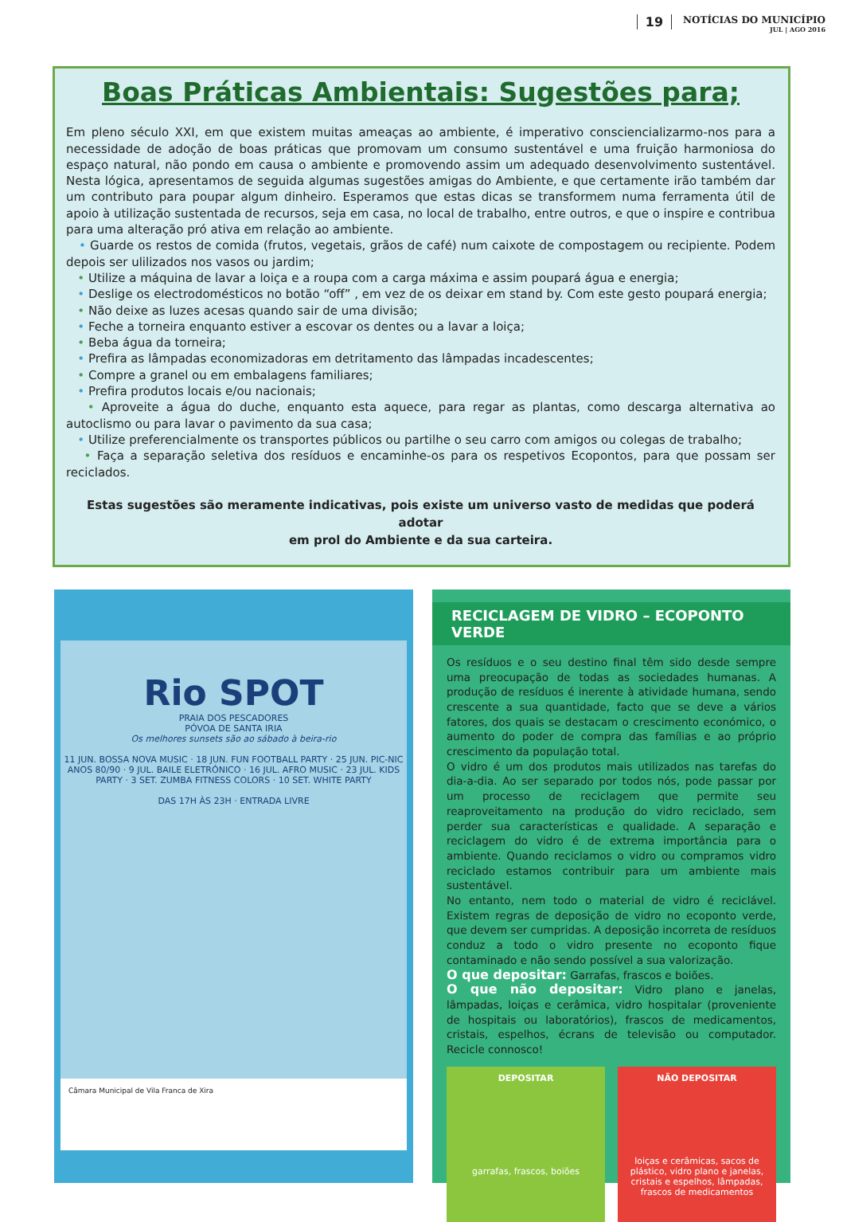19
NOTÍCIAS DO MUNICÍPIO
JUL | AGO 2016
Boas Práticas Ambientais: Sugestões para;
Em pleno século XXI, em que existem muitas ameaças ao ambiente, é imperativo consciencializarmo-nos para a necessidade de adoção de boas práticas que promovam um consumo sustentável e uma fruição harmoniosa do espaço natural, não pondo em causa o ambiente e promovendo assim um adequado desenvolvimento sustentável. Nesta lógica, apresentamos de seguida algumas sugestões amigas do Ambiente, e que certamente irão também dar um contributo para poupar algum dinheiro. Esperamos que estas dicas se transformem numa ferramenta útil de apoio à utilização sustentada de recursos, seja em casa, no local de trabalho, entre outros, e que o inspire e contribua para uma alteração pró ativa em relação ao ambiente.
• Guarde os restos de comida (frutos, vegetais, grãos de café) num caixote de compostagem ou recipiente. Podem depois ser ulilizados nos vasos ou jardim;
• Utilize a máquina de lavar a loiça e a roupa com a carga máxima e assim poupará água e energia;
• Deslige os electrodomésticos no botão “off” , em vez de os deixar em stand by. Com este gesto poupará energia;
• Não deixe as luzes acesas quando sair de uma divisão;
• Feche a torneira enquanto estiver a escovar os dentes ou a lavar a loiça;
• Beba água da torneira;
• Prefira as lâmpadas economizadoras em detritamento das lâmpadas incadescentes;
• Compre a granel ou em embalagens familiares;
• Prefira produtos locais e/ou nacionais;
• Aproveite a água do duche, enquanto esta aquece, para regar as plantas, como descarga alternativa ao autoclismo ou para lavar o pavimento da sua casa;
• Utilize preferencialmente os transportes públicos ou partilhe o seu carro com amigos ou colegas de trabalho;
• Faça a separação seletiva dos resíduos e encaminhe-os para os respetivos Ecopontos, para que possam ser reciclados.
Estas sugestões são meramente indicativas, pois existe um universo vasto de medidas que poderá adotar
em prol do Ambiente e da sua carteira.
Rio SPOT
PRAIA DOS PESCADORES
PÓVOA DE SANTA IRIA
Os melhores sunsets são ao sábado à beira-rio
11 JUN. BOSSA NOVA MUSIC · 18 JUN. FUN FOOTBALL PARTY · 25 JUN. PIC-NIC ANOS 80/90 · 9 JUL. BAILE ELETRÓNICO · 16 JUL. AFRO MUSIC · 23 JUL. KIDS PARTY · 3 SET. ZUMBA FITNESS COLORS · 10 SET. WHITE PARTY
DAS 17H ÀS 23H · ENTRADA LIVRE
Câmara Municipal de Vila Franca de Xira
RECICLAGEM DE VIDRO – ECOPONTO VERDE
Os resíduos e o seu destino final têm sido desde sempre uma preocupação de todas as sociedades humanas. A produção de resíduos é inerente à atividade humana, sendo crescente a sua quantidade, facto que se deve a vários fatores, dos quais se destacam o crescimento económico, o aumento do poder de compra das famílias e ao próprio crescimento da população total.
O vidro é um dos produtos mais utilizados nas tarefas do dia-a-dia. Ao ser separado por todos nós, pode passar por um processo de reciclagem que permite seu reaproveitamento na produção do vidro reciclado, sem perder sua características e qualidade. A separação e reciclagem do vidro é de extrema importância para o ambiente. Quando reciclamos o vidro ou compramos vidro reciclado estamos contribuir para um ambiente mais sustentável.
No entanto, nem todo o material de vidro é reciclável. Existem regras de deposição de vidro no ecoponto verde, que devem ser cumpridas. A deposição incorreta de resíduos conduz a todo o vidro presente no ecoponto fique contaminado e não sendo possível a sua valorização.
O que depositar: Garrafas, frascos e boiões.
O que não depositar: Vidro plano e janelas, lâmpadas, loiças e cerâmica, vidro hospitalar (proveniente de hospitais ou laboratórios), frascos de medicamentos, cristais, espelhos, écrans de televisão ou computador. Recicle connosco!
DEPOSITAR
garrafas, frascos, boiões
NÃO DEPOSITAR
loiças e cerâmicas, sacos de plástico, vidro plano e janelas, cristais e espelhos, lâmpadas, frascos de medicamentos